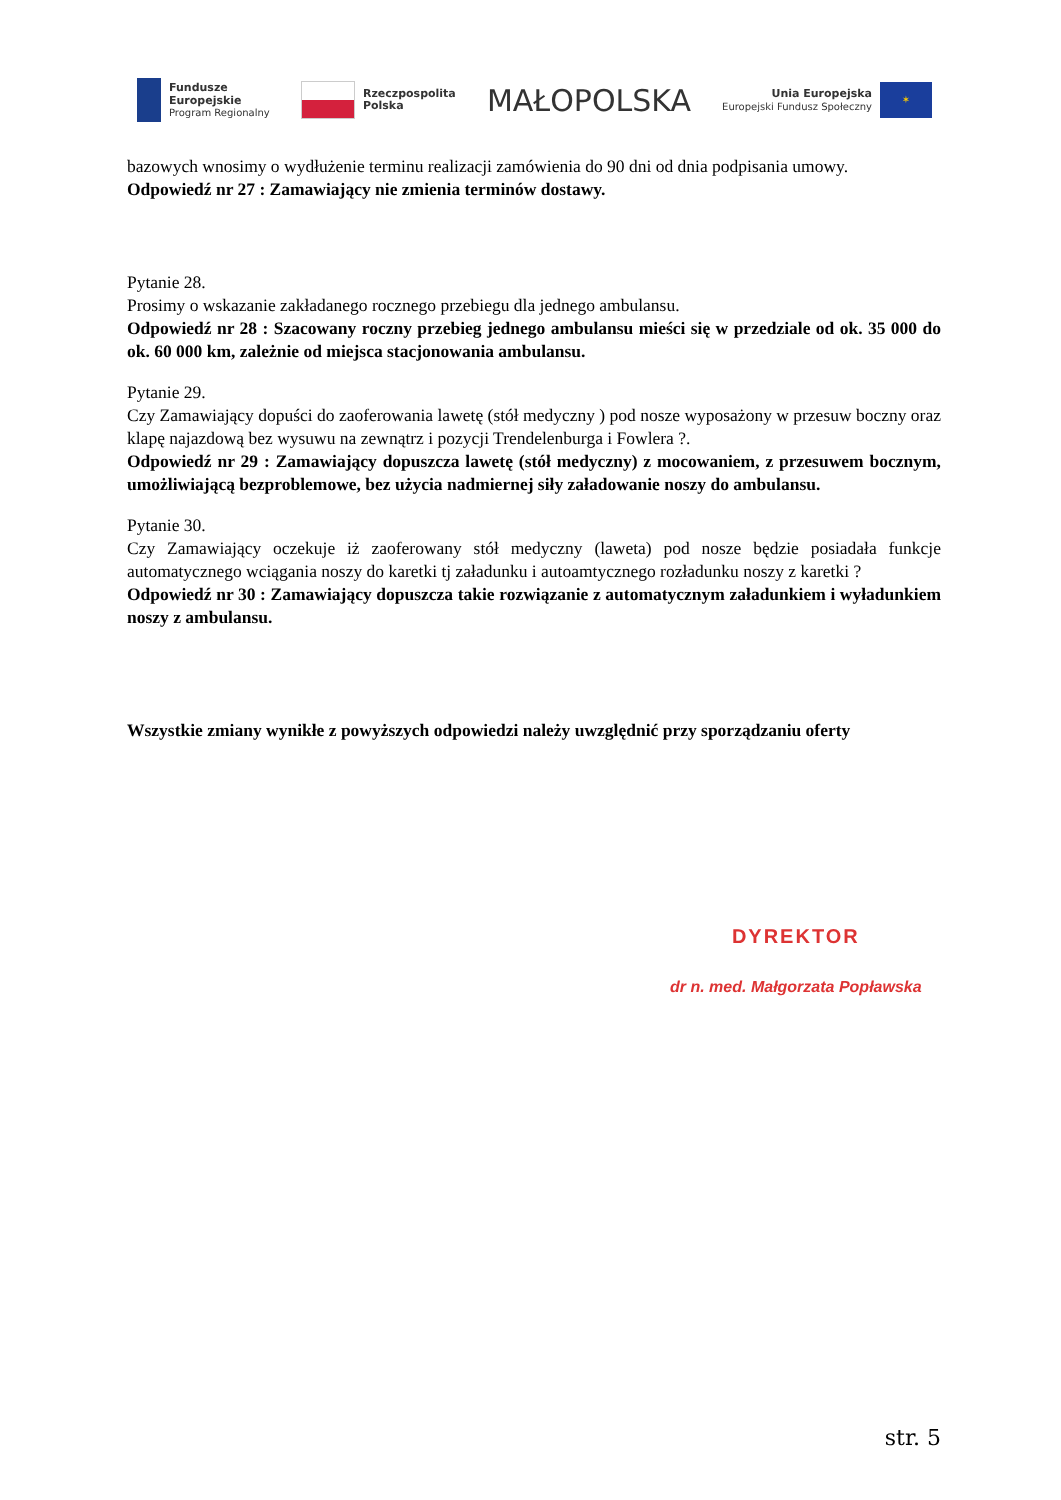Fundusze
Europejskie
Program Regionalny
Rzeczpospolita
Polska
MAŁOPOLSKA
Unia Europejska
Europejski Fundusz Społeczny
✶
bazowych wnosimy o wydłużenie terminu realizacji zamówienia do 90 dni od dnia podpisania umowy.
Odpowiedź nr 27 : Zamawiający nie zmienia terminów dostawy.
Pytanie 28.
Prosimy o wskazanie zakładanego rocznego przebiegu dla jednego ambulansu.
Odpowiedź nr 28 : Szacowany roczny przebieg jednego ambulansu mieści się w przedziale od ok. 35 000 do ok. 60 000 km, zależnie od miejsca stacjonowania ambulansu.
Pytanie 29.
Czy Zamawiający dopuści do zaoferowania lawetę (stół medyczny ) pod nosze wyposażony w przesuw boczny oraz klapę najazdową bez wysuwu na zewnątrz i pozycji Trendelenburga i Fowlera ?.
Odpowiedź nr 29 : Zamawiający dopuszcza lawetę (stół medyczny) z mocowaniem, z przesuwem bocznym, umożliwiającą bezproblemowe, bez użycia nadmiernej siły załadowanie noszy do ambulansu.
Pytanie 30.
Czy Zamawiający oczekuje iż zaoferowany stół medyczny (laweta) pod nosze będzie posiadała funkcje automatycznego wciągania noszy do karetki tj załadunku i autoamtycznego rozładunku noszy z karetki ?
Odpowiedź nr 30 : Zamawiający dopuszcza takie rozwiązanie z automatycznym załadunkiem i wyładunkiem noszy z ambulansu.
Wszystkie zmiany wynikłe z powyższych odpowiedzi należy uwzględnić przy sporządzaniu oferty
DYREKTOR
dr n. med. Małgorzata Popławska
str. 5